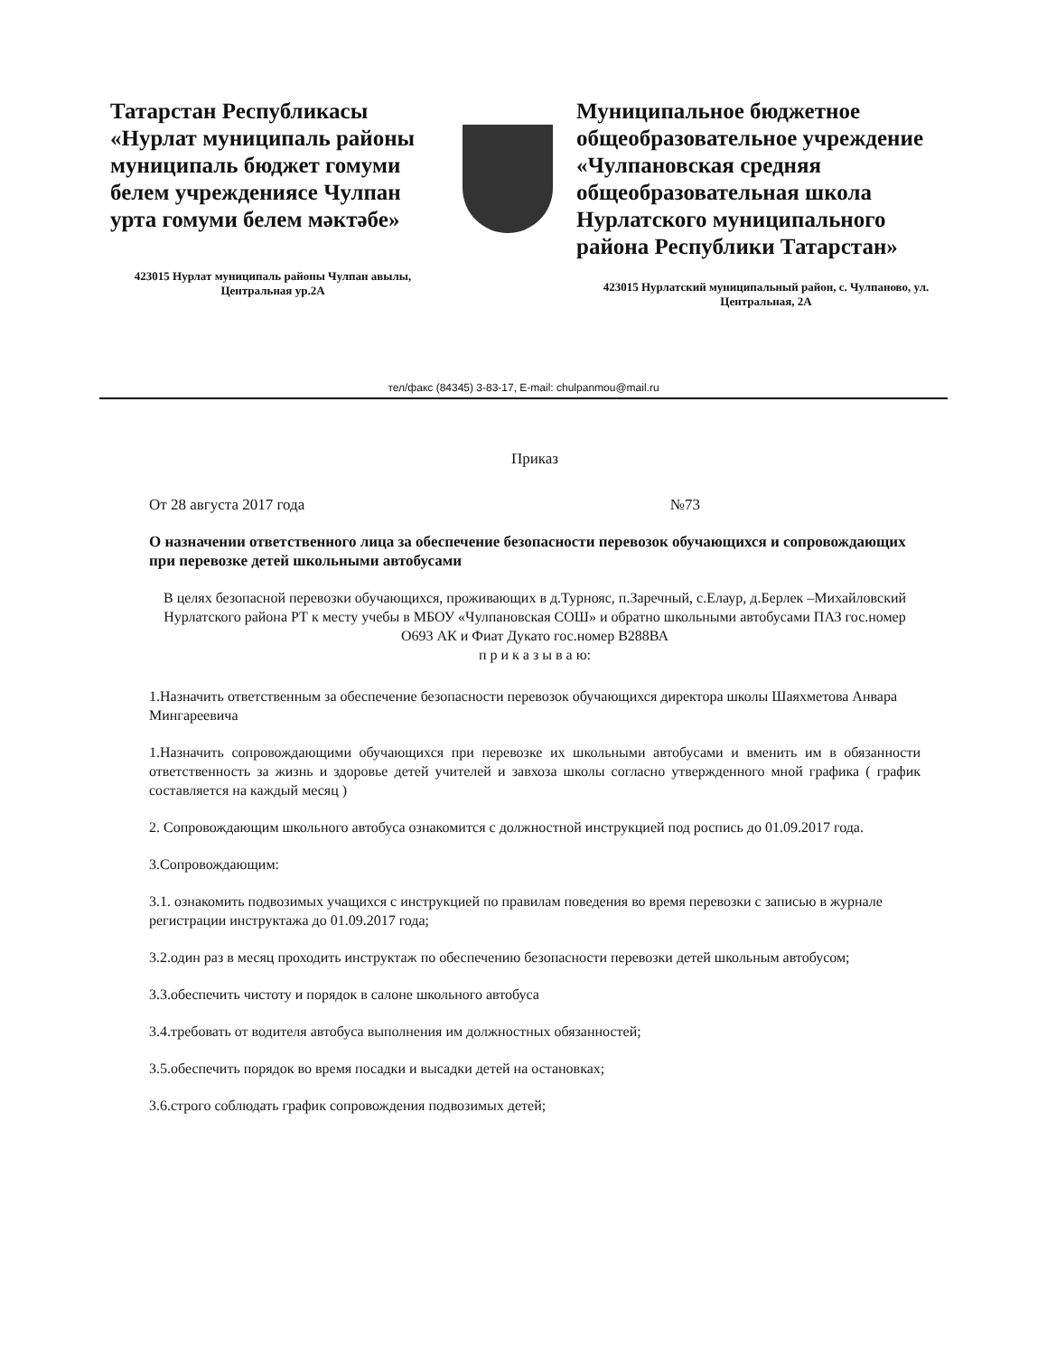Татарстан Республикасы «Нурлат муниципаль районы муниципаль бюджет гомуми белем учреждениясе Чулпан урта гомуми белем мәктәбе»
423015 Нурлат муниципаль районы Чулпан авылы, Центральная ур.2А
Муниципальное бюджетное общеобразовательное учреждение «Чулпановская средняя общеобразовательная школа Нурлатского муниципального района Республики Татарстан»
423015 Нурлатский муниципальный район, с. Чулпаново, ул. Центральная, 2А
тел/факс (84345) 3-83-17, E-mail: chulpanmou@mail.ru
Приказ
От 28 августа 2017 года №73
О назначении ответственного лица за обеспечение безопасности перевозок обучающихся и сопровождающих при перевозке детей школьными автобусами
В целях безопасной перевозки обучающихся, проживающих в д.Турнояс, п.Заречный, с.Елаур, д.Берлек –Михайловский Нурлатского района РТ к месту учебы в МБОУ «Чулпановская СОШ» и обратно школьными автобусами ПАЗ гос.номер О693 АК и Фиат Дукато гос.номер В288ВА
п р и к а з ы в а ю:
1.Назначить ответственным за обеспечение безопасности перевозок обучающихся директора школы Шаяхметова Анвара Мингареевича
1.Назначить сопровождающими обучающихся при перевозке их школьными автобусами и вменить им в обязанности ответственность за жизнь и здоровье детей учителей и завхоза школы согласно утвержденного мной графика ( график составляется на каждый месяц )
2. Сопровождающим школьного автобуса ознакомится с должностной инструкцией под роспись до 01.09.2017 года.
3.Сопровождающим:
3.1. ознакомить подвозимых учащихся с инструкцией по правилам поведения во время перевозки с записью в журнале регистрации инструктажа до 01.09.2017 года;
3.2.один раз в месяц проходить инструктаж по обеспечению безопасности перевозки детей школьным автобусом;
3.3.обеспечить чистоту и порядок в салоне школьного автобуса
3.4.требовать от водителя автобуса выполнения им должностных обязанностей;
3.5.обеспечить порядок во время посадки и высадки детей на остановках;
3.6.строго соблюдать график сопровождения подвозимых детей;